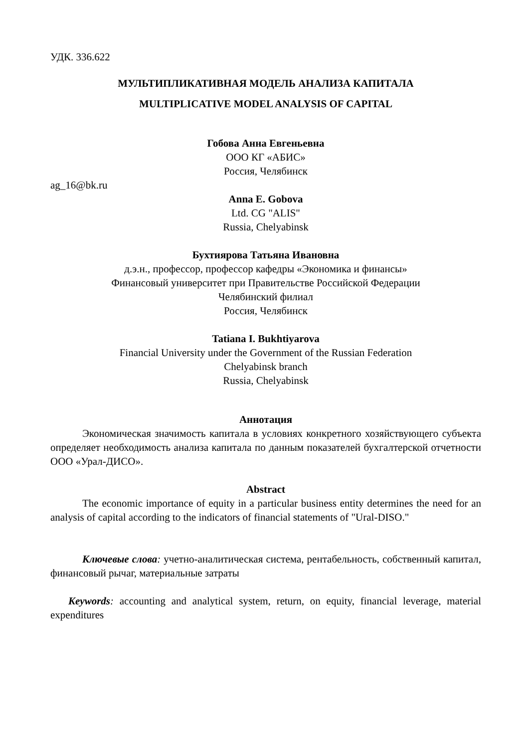УДК. 336.622
МУЛЬТИПЛИКАТИВНАЯ МОДЕЛЬ АНАЛИЗА КАПИТАЛА
MULTIPLICATIVE MODEL ANALYSIS OF CAPITAL
Гобова Анна Евгеньевна
ООО КГ «АБИС»
Россия, Челябинск
ag_16@bk.ru
Anna E. Gobova
Ltd. CG "ALIS"
Russia, Chelyabinsk
Бухтиярова Татьяна Ивановна
д.э.н., профессор, профессор кафедры «Экономика и финансы»
Финансовый университет при Правительстве Российской Федерации
Челябинский филиал
Россия, Челябинск
Tatiana I. Bukhtiyarova
Financial University under the Government of the Russian Federation
Chelyabinsk branch
Russia, Chelyabinsk
Аннотация
Экономическая значимость капитала в условиях конкретного хозяйствующего субъекта определяет необходимость анализа капитала по данным показателей бухгалтерской отчетности ООО «Урал-ДИСО».
Abstract
The economic importance of equity in a particular business entity determines the need for an analysis of capital according to the indicators of financial statements of "Ural-DISO."
Ключевые слова: учетно-аналитическая система, рентабельность, собственный капитал, финансовый рычаг, материальные затраты
Keywords: accounting and analytical system, return, on equity, financial leverage, material expenditures